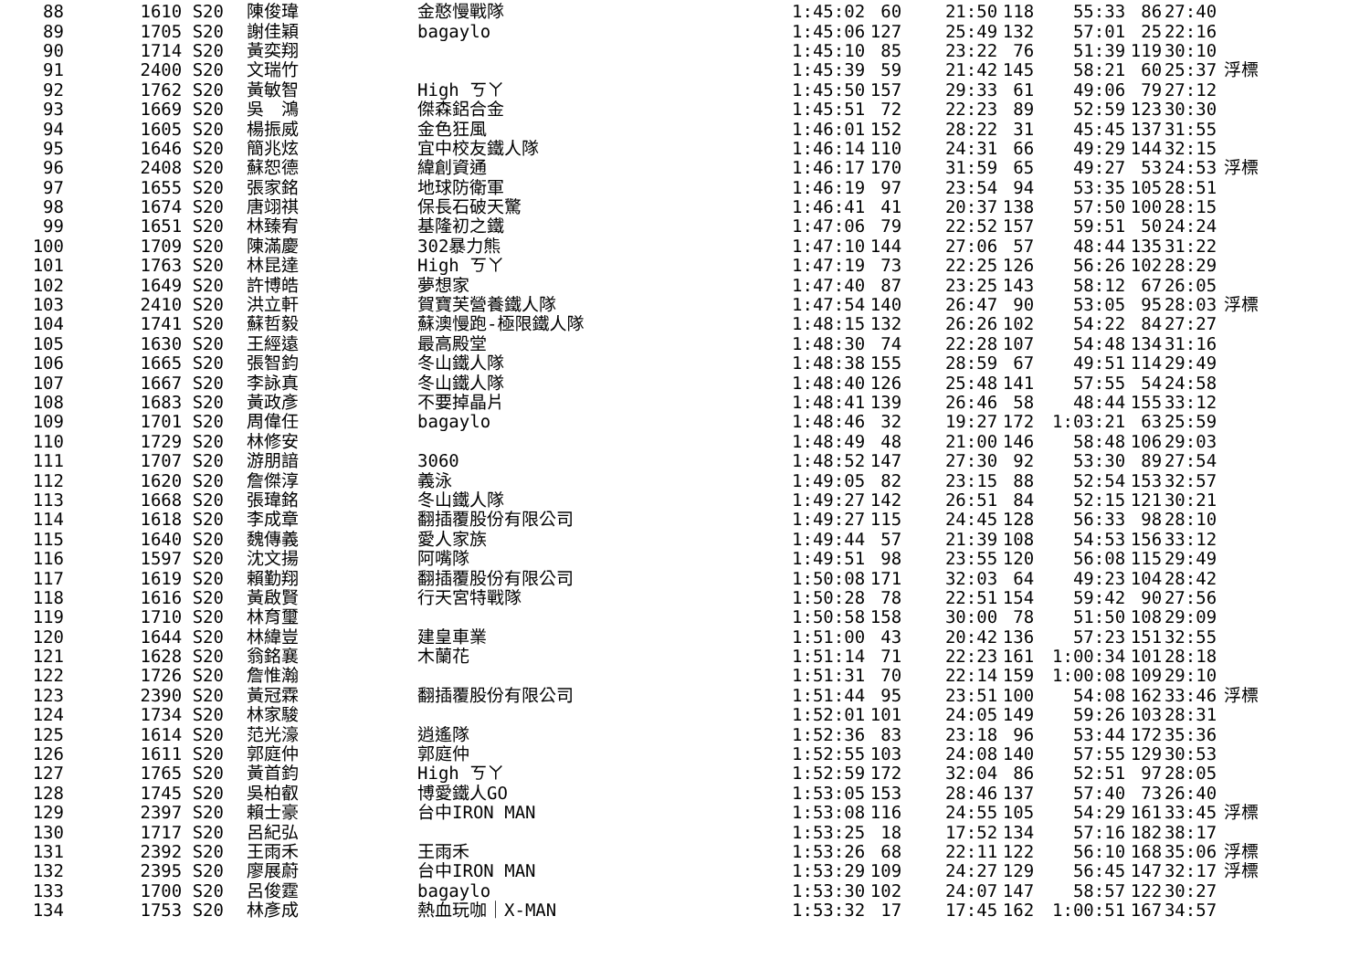| 88 | 1610 S20 | 陳俊瑋 | 金憨慢戰隊 | 1:45:02 | 60 | 21:50 | 118 | 55:33 | 86 | 27:40 | |
| 89 | 1705 S20 | 謝佳穎 | bagaylo | 1:45:06 | 127 | 25:49 | 132 | 57:01 | 25 | 22:16 | |
| 90 | 1714 S20 | 黃奕翔 | | 1:45:10 | 85 | 23:22 | 76 | 51:39 | 119 | 30:10 | |
| 91 | 2400 S20 | 文瑞竹 | | 1:45:39 | 59 | 21:42 | 145 | 58:21 | 60 | 25:37 | 浮標 |
| 92 | 1762 S20 | 黃敏智 | High ㄎㄚ | 1:45:50 | 157 | 29:33 | 61 | 49:06 | 79 | 27:12 | |
| 93 | 1669 S20 | 吳 鴻 | 傑森鋁合金 | 1:45:51 | 72 | 22:23 | 89 | 52:59 | 123 | 30:30 | |
| 94 | 1605 S20 | 楊振威 | 金色狂風 | 1:46:01 | 152 | 28:22 | 31 | 45:45 | 137 | 31:55 | |
| 95 | 1646 S20 | 簡兆炫 | 宜中校友鐵人隊 | 1:46:14 | 110 | 24:31 | 66 | 49:29 | 144 | 32:15 | |
| 96 | 2408 S20 | 蘇恕德 | 緯創資通 | 1:46:17 | 170 | 31:59 | 65 | 49:27 | 53 | 24:53 | 浮標 |
| 97 | 1655 S20 | 張家銘 | 地球防衛軍 | 1:46:19 | 97 | 23:54 | 94 | 53:35 | 105 | 28:51 | |
| 98 | 1674 S20 | 唐翊祺 | 保長石破天驚 | 1:46:41 | 41 | 20:37 | 138 | 57:50 | 100 | 28:15 | |
| 99 | 1651 S20 | 林臻宥 | 基隆初之鐵 | 1:47:06 | 79 | 22:52 | 157 | 59:51 | 50 | 24:24 | |
| 100 | 1709 S20 | 陳滿慶 | 302暴力熊 | 1:47:10 | 144 | 27:06 | 57 | 48:44 | 135 | 31:22 | |
| 101 | 1763 S20 | 林昆達 | High ㄎㄚ | 1:47:19 | 73 | 22:25 | 126 | 56:26 | 102 | 28:29 | |
| 102 | 1649 S20 | 許博皓 | 夢想家 | 1:47:40 | 87 | 23:25 | 143 | 58:12 | 67 | 26:05 | |
| 103 | 2410 S20 | 洪立軒 | 賀寶芙營養鐵人隊 | 1:47:54 | 140 | 26:47 | 90 | 53:05 | 95 | 28:03 | 浮標 |
| 104 | 1741 S20 | 蘇哲毅 | 蘇澳慢跑-極限鐵人隊 | 1:48:15 | 132 | 26:26 | 102 | 54:22 | 84 | 27:27 | |
| 105 | 1630 S20 | 王經遠 | 最高殿堂 | 1:48:30 | 74 | 22:28 | 107 | 54:48 | 134 | 31:16 | |
| 106 | 1665 S20 | 張智鈞 | 冬山鐵人隊 | 1:48:38 | 155 | 28:59 | 67 | 49:51 | 114 | 29:49 | |
| 107 | 1667 S20 | 李詠真 | 冬山鐵人隊 | 1:48:40 | 126 | 25:48 | 141 | 57:55 | 54 | 24:58 | |
| 108 | 1683 S20 | 黃政彥 | 不要掉晶片 | 1:48:41 | 139 | 26:46 | 58 | 48:44 | 155 | 33:12 | |
| 109 | 1701 S20 | 周偉任 | bagaylo | 1:48:46 | 32 | 19:27 | 172 | 1:03:21 | 63 | 25:59 | |
| 110 | 1729 S20 | 林修安 | | 1:48:49 | 48 | 21:00 | 146 | 58:48 | 106 | 29:03 | |
| 111 | 1707 S20 | 游朋諳 | 3060 | 1:48:52 | 147 | 27:30 | 92 | 53:30 | 89 | 27:54 | |
| 112 | 1620 S20 | 詹傑淳 | 義泳 | 1:49:05 | 82 | 23:15 | 88 | 52:54 | 153 | 32:57 | |
| 113 | 1668 S20 | 張瑋銘 | 冬山鐵人隊 | 1:49:27 | 142 | 26:51 | 84 | 52:15 | 121 | 30:21 | |
| 114 | 1618 S20 | 李成章 | 翻插覆股份有限公司 | 1:49:27 | 115 | 24:45 | 128 | 56:33 | 98 | 28:10 | |
| 115 | 1640 S20 | 魏傳義 | 愛人家族 | 1:49:44 | 57 | 21:39 | 108 | 54:53 | 156 | 33:12 | |
| 116 | 1597 S20 | 沈文揚 | 阿嘴隊 | 1:49:51 | 98 | 23:55 | 120 | 56:08 | 115 | 29:49 | |
| 117 | 1619 S20 | 賴勤翔 | 翻插覆股份有限公司 | 1:50:08 | 171 | 32:03 | 64 | 49:23 | 104 | 28:42 | |
| 118 | 1616 S20 | 黃啟賢 | 行天宮特戰隊 | 1:50:28 | 78 | 22:51 | 154 | 59:42 | 90 | 27:56 | |
| 119 | 1710 S20 | 林育璽 | | 1:50:58 | 158 | 30:00 | 78 | 51:50 | 108 | 29:09 | |
| 120 | 1644 S20 | 林緯豈 | 建皇車業 | 1:51:00 | 43 | 20:42 | 136 | 57:23 | 151 | 32:55 | |
| 121 | 1628 S20 | 翁銘襄 | 木蘭花 | 1:51:14 | 71 | 22:23 | 161 | 1:00:34 | 101 | 28:18 | |
| 122 | 1726 S20 | 詹惟瀚 | | 1:51:31 | 70 | 22:14 | 159 | 1:00:08 | 109 | 29:10 | |
| 123 | 2390 S20 | 黃冠霖 | 翻插覆股份有限公司 | 1:51:44 | 95 | 23:51 | 100 | 54:08 | 162 | 33:46 | 浮標 |
| 124 | 1734 S20 | 林家駿 | | 1:52:01 | 101 | 24:05 | 149 | 59:26 | 103 | 28:31 | |
| 125 | 1614 S20 | 范光濠 | 逍遙隊 | 1:52:36 | 83 | 23:18 | 96 | 53:44 | 172 | 35:36 | |
| 126 | 1611 S20 | 郭庭仲 | 郭庭仲 | 1:52:55 | 103 | 24:08 | 140 | 57:55 | 129 | 30:53 | |
| 127 | 1765 S20 | 黃首鈞 | High ㄎㄚ | 1:52:59 | 172 | 32:04 | 86 | 52:51 | 97 | 28:05 | |
| 128 | 1745 S20 | 吳柏叡 | 博愛鐵人GO | 1:53:05 | 153 | 28:46 | 137 | 57:40 | 73 | 26:40 | |
| 129 | 2397 S20 | 賴士豪 | 台中IRON MAN | 1:53:08 | 116 | 24:55 | 105 | 54:29 | 161 | 33:45 | 浮標 |
| 130 | 1717 S20 | 呂紀弘 | | 1:53:25 | 18 | 17:52 | 134 | 57:16 | 182 | 38:17 | |
| 131 | 2392 S20 | 王雨禾 | 王雨禾 | 1:53:26 | 68 | 22:11 | 122 | 56:10 | 168 | 35:06 | 浮標 |
| 132 | 2395 S20 | 廖展蔚 | 台中IRON MAN | 1:53:29 | 109 | 24:27 | 129 | 56:45 | 147 | 32:17 | 浮標 |
| 133 | 1700 S20 | 呂俊霆 | bagaylo | 1:53:30 | 102 | 24:07 | 147 | 58:57 | 122 | 30:27 | |
| 134 | 1753 S20 | 林彥成 | 熱血玩咖｜X-MAN | 1:53:32 | 17 | 17:45 | 162 | 1:00:51 | 167 | 34:57 | |